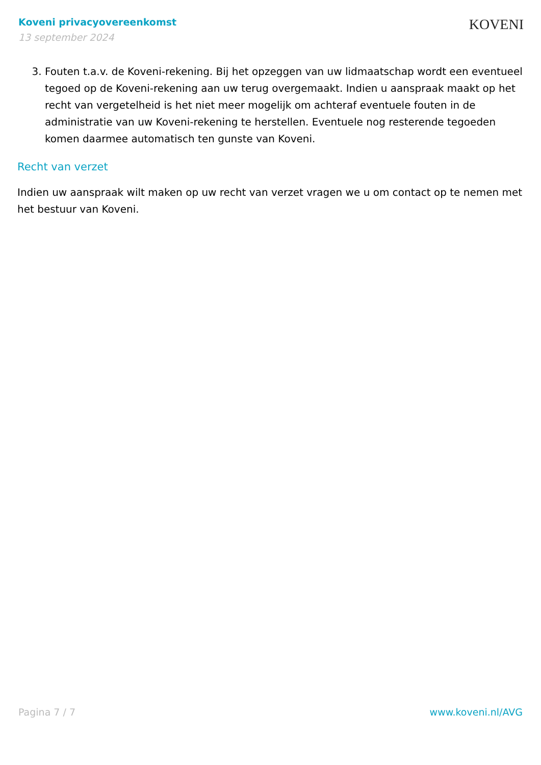Koveni privacyovereenkomst
13 september 2024
KOVENI
3. Fouten t.a.v. de Koveni-rekening. Bij het opzeggen van uw lidmaatschap wordt een eventueel tegoed op de Koveni-rekening aan uw terug overgemaakt. Indien u aanspraak maakt op het recht van vergetelheid is het niet meer mogelijk om achteraf eventuele fouten in de administratie van uw Koveni-rekening te herstellen. Eventuele nog resterende tegoeden komen daarmee automatisch ten gunste van Koveni.
Recht van verzet
Indien uw aanspraak wilt maken op uw recht van verzet vragen we u om contact op te nemen met het bestuur van Koveni.
Pagina 7 / 7 www.koveni.nl/AVG